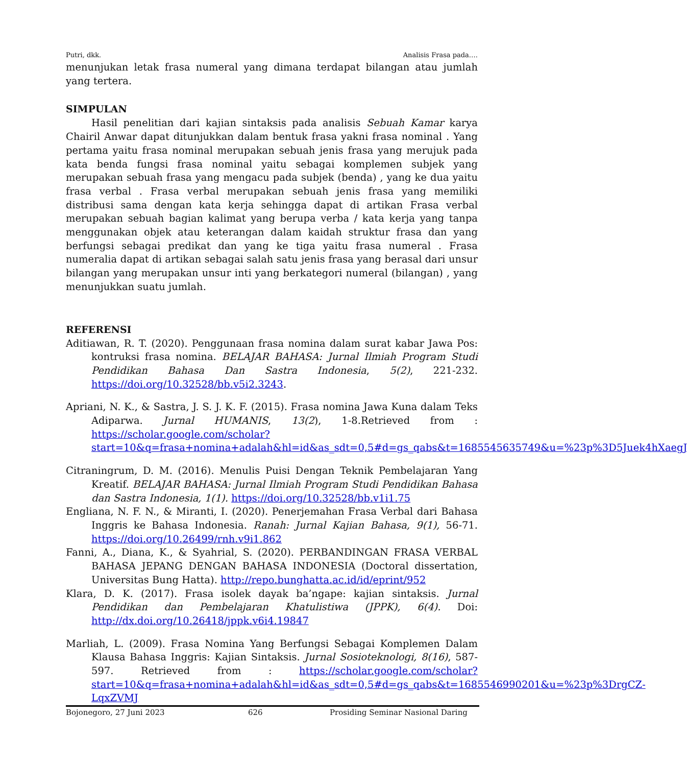Putri, dkk. Analisis Frasa pada….
menunjukan letak frasa numeral yang dimana terdapat bilangan atau jumlah yang tertera.
SIMPULAN
Hasil penelitian dari kajian sintaksis pada analisis Sebuah Kamar karya Chairil Anwar dapat ditunjukkan dalam bentuk frasa yakni frasa nominal . Yang pertama yaitu frasa nominal merupakan sebuah jenis frasa yang merujuk pada kata benda fungsi frasa nominal yaitu sebagai komplemen subjek yang merupakan sebuah frasa yang mengacu pada subjek (benda) , yang ke dua yaitu frasa verbal . Frasa verbal merupakan sebuah jenis frasa yang memiliki distribusi sama dengan kata kerja sehingga dapat di artikan Frasa verbal merupakan sebuah bagian kalimat yang berupa verba / kata kerja yang tanpa menggunakan objek atau keterangan dalam kaidah struktur frasa dan yang berfungsi sebagai predikat dan yang ke tiga yaitu frasa numeral . Frasa numeralia dapat di artikan sebagai salah satu jenis frasa yang berasal dari unsur bilangan yang merupakan unsur inti yang berkategori numeral (bilangan) , yang menunjukkan suatu jumlah.
REFERENSI
Aditiawan, R. T. (2020). Penggunaan frasa nomina dalam surat kabar Jawa Pos: kontruksi frasa nomina. BELAJAR BAHASA: Jurnal Ilmiah Program Studi Pendidikan Bahasa Dan Sastra Indonesia, 5(2), 221-232. https://doi.org/10.32528/bb.v5i2.3243.
Apriani, N. K., & Sastra, J. S. J. K. F. (2015). Frasa nomina Jawa Kuna dalam Teks Adiparwa. Jurnal HUMANIS, 13(2), 1-8.Retrieved from : https://scholar.google.com/scholar?start=10&q=frasa+nomina+adalah&hl=id&as_sdt=0,5#d=gs_qabs&t=1685545635749&u=%23p%3D5Juek4hXaegJ
Citraningrum, D. M. (2016). Menulis Puisi Dengan Teknik Pembelajaran Yang Kreatif. BELAJAR BAHASA: Jurnal Ilmiah Program Studi Pendidikan Bahasa dan Sastra Indonesia, 1(1). https://doi.org/10.32528/bb.v1i1.75
Engliana, N. F. N., & Miranti, I. (2020). Penerjemahan Frasa Verbal dari Bahasa Inggris ke Bahasa Indonesia. Ranah: Jurnal Kajian Bahasa, 9(1), 56-71. https://doi.org/10.26499/rnh.v9i1.862
Fanni, A., Diana, K., & Syahrial, S. (2020). PERBANDINGAN FRASA VERBAL BAHASA JEPANG DENGAN BAHASA INDONESIA (Doctoral dissertation, Universitas Bung Hatta). http://repo.bunghatta.ac.id/id/eprint/952
Klara, D. K. (2017). Frasa isolek dayak ba’ngape: kajian sintaksis. Jurnal Pendidikan dan Pembelajaran Khatulistiwa (JPPK), 6(4). Doi: http://dx.doi.org/10.26418/jppk.v6i4.19847
Marliah, L. (2009). Frasa Nomina Yang Berfungsi Sebagai Komplemen Dalam Klausa Bahasa Inggris: Kajian Sintaksis. Jurnal Sosioteknologi, 8(16), 587-597. Retrieved from : https://scholar.google.com/scholar?start=10&q=frasa+nomina+adalah&hl=id&as_sdt=0,5#d=gs_qabs&t=1685546990201&u=%23p%3DrgCZ-LqxZVMJ
Bojonegoro, 27 Juni 2023 626 Prosiding Seminar Nasional Daring